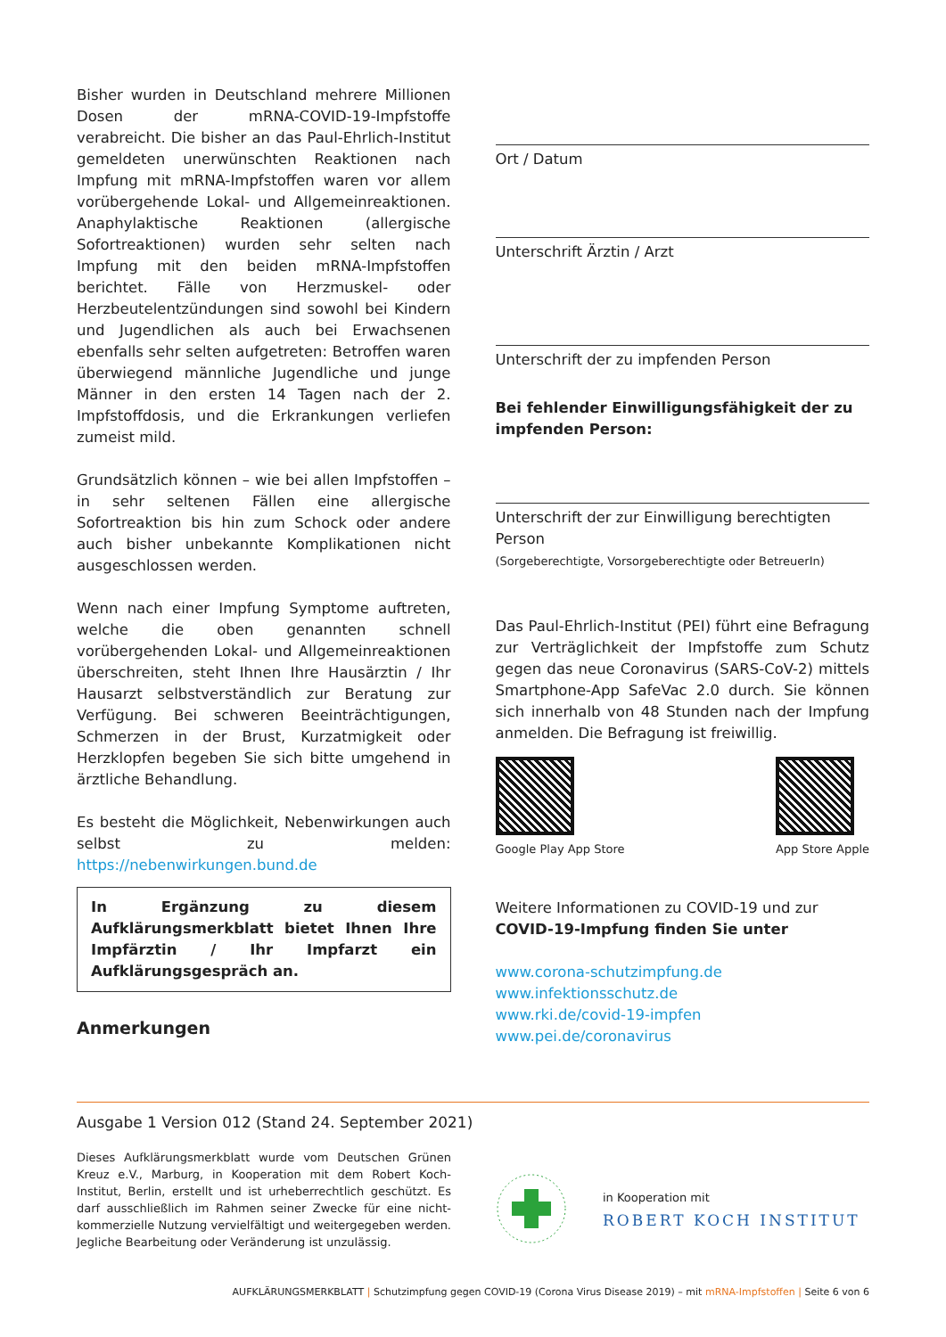Bisher wurden in Deutschland mehrere Millionen Dosen der mRNA-COVID-19-Impfstoffe verabreicht. Die bisher an das Paul-Ehrlich-Institut gemeldeten unerwünschten Reaktionen nach Impfung mit mRNA-Impfstoffen waren vor allem vorübergehende Lokal- und Allgemeinreaktionen. Anaphylaktische Reaktionen (allergische Sofortreaktionen) wurden sehr selten nach Impfung mit den beiden mRNA-Impfstoffen berichtet. Fälle von Herzmuskel- oder Herzbeutelentzündungen sind sowohl bei Kindern und Jugendlichen als auch bei Erwachsenen ebenfalls sehr selten aufgetreten: Betroffen waren überwiegend männliche Jugendliche und junge Männer in den ersten 14 Tagen nach der 2. Impfstoffdosis, und die Erkrankungen verliefen zumeist mild.
Grundsätzlich können – wie bei allen Impfstoffen – in sehr seltenen Fällen eine allergische Sofortreaktion bis hin zum Schock oder andere auch bisher unbekannte Komplikationen nicht ausgeschlossen werden.
Wenn nach einer Impfung Symptome auftreten, welche die oben genannten schnell vorübergehenden Lokal- und Allgemeinreaktionen überschreiten, steht Ihnen Ihre Hausärztin / Ihr Hausarzt selbstverständlich zur Beratung zur Verfügung. Bei schweren Beeinträchtigungen, Schmerzen in der Brust, Kurzatmigkeit oder Herzklopfen begeben Sie sich bitte umgehend in ärztliche Behandlung.
Es besteht die Möglichkeit, Nebenwirkungen auch selbst zu melden: https://nebenwirkungen.bund.de
In Ergänzung zu diesem Aufklärungsmerkblatt bietet Ihnen Ihre Impfärztin / Ihr Impfarzt ein Aufklärungsgespräch an.
Anmerkungen
Ort / Datum
Unterschrift Ärztin / Arzt
Unterschrift der zu impfenden Person
Bei fehlender Einwilligungsfähigkeit der zu impfenden Person:
Unterschrift der zur Einwilligung berechtigten Person
(Sorgeberechtigte, Vorsorgeberechtigte oder BetreuerIn)
Das Paul-Ehrlich-Institut (PEI) führt eine Befragung zur Verträglichkeit der Impfstoffe zum Schutz gegen das neue Coronavirus (SARS-CoV-2) mittels Smartphone-App SafeVac 2.0 durch. Sie können sich innerhalb von 48 Stunden nach der Impfung anmelden. Die Befragung ist freiwillig.
Google Play App Store App Store Apple
Weitere Informationen zu COVID-19 und zur
COVID-19-Impfung finden Sie unter
www.corona-schutzimpfung.de
www.infektionsschutz.de
www.rki.de/covid-19-impfen
www.pei.de/coronavirus
Ausgabe 1 Version 012 (Stand 24. September 2021)
Dieses Aufklärungsmerkblatt wurde vom Deutschen Grünen Kreuz e.V., Marburg, in Kooperation mit dem Robert Koch-Institut, Berlin, erstellt und ist urheberrechtlich geschützt. Es darf ausschließlich im Rahmen seiner Zwecke für eine nicht-kommerzielle Nutzung vervielfältigt und weitergegeben werden. Jegliche Bearbeitung oder Veränderung ist unzulässig.
in Kooperation mit
ROBERT KOCH INSTITUT
AUFKLÄRUNGSMERKBLATT | Schutzimpfung gegen COVID-19 (Corona Virus Disease 2019) – mit mRNA-Impfstoffen | Seite 6 von 6